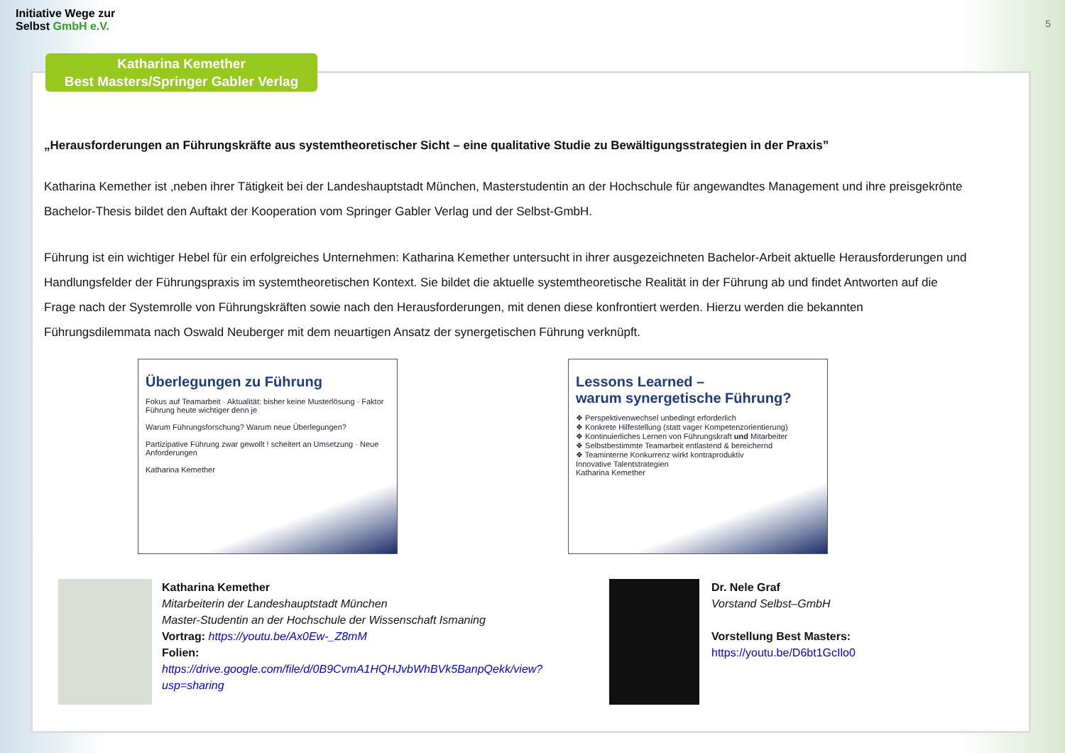Initiative Wege zur
Selbst GmbH e.V.
5
Katharina Kemether
Best Masters/Springer Gabler Verlag
„Herausforderungen an Führungskräfte aus systemtheoretischer Sicht – eine qualitative Studie zu Bewältigungsstrategien in der Praxis”
Katharina Kemether ist ,neben ihrer Tätigkeit bei der Landeshauptstadt München, Masterstudentin an der Hochschule für angewandtes Management und ihre preisgekrönte Bachelor-Thesis bildet den Auftakt der Kooperation vom Springer Gabler Verlag und der Selbst-GmbH.
Führung ist ein wichtiger Hebel für ein erfolgreiches Unternehmen: Katharina Kemether untersucht in ihrer ausgezeichneten Bachelor-Arbeit aktuelle Herausforderungen und Handlungsfelder der Führungspraxis im systemtheoretischen Kontext. Sie bildet die aktuelle systemtheoretische Realität in der Führung ab und findet Antworten auf die Frage nach der Systemrolle von Führungskräften sowie nach den Herausforderungen, mit denen diese konfrontiert werden. Hierzu werden die bekannten Führungsdilemmata nach Oswald Neuberger mit dem neuartigen Ansatz der synergetischen Führung verknüpft.
Überlegungen zu Führung
Fokus auf Teamarbeit · Aktualität: bisher keine Musterlösung · Faktor Führung heute wichtiger denn je
Warum Führungsforschung? Warum neue Überlegungen?
Partizipative Führung zwar gewollt ! scheitert an Umsetzung · Neue Anforderungen
Katharina Kemether
Lessons Learned –
warum synergetische Führung?
❖ Perspektivenwechsel unbedingt erforderlich
❖ Konkrete Hilfestellung (statt vager Kompetenzorientierung)
❖ Kontinuierliches Lernen von Führungskraft und Mitarbeiter
❖ Selbstbestimmte Teamarbeit entlastend & bereichernd
❖ Teaminterne Konkurrenz wirkt kontraproduktiv
Innovative Talentstrategien
Katharina Kemether
Katharina Kemether
Mitarbeiterin der Landeshauptstadt München
Master-Studentin an der Hochschule der Wissenschaft Ismaning
Vortrag: https://youtu.be/Ax0Ew-_Z8mM
Folien:
https://drive.google.com/file/d/0B9CvmA1HQHJvbWhBVk5BanpQekk/view?usp=sharing
Dr. Nele Graf
Vorstand Selbst–GmbH
Vorstellung Best Masters:
https://youtu.be/D6bt1GcIlo0